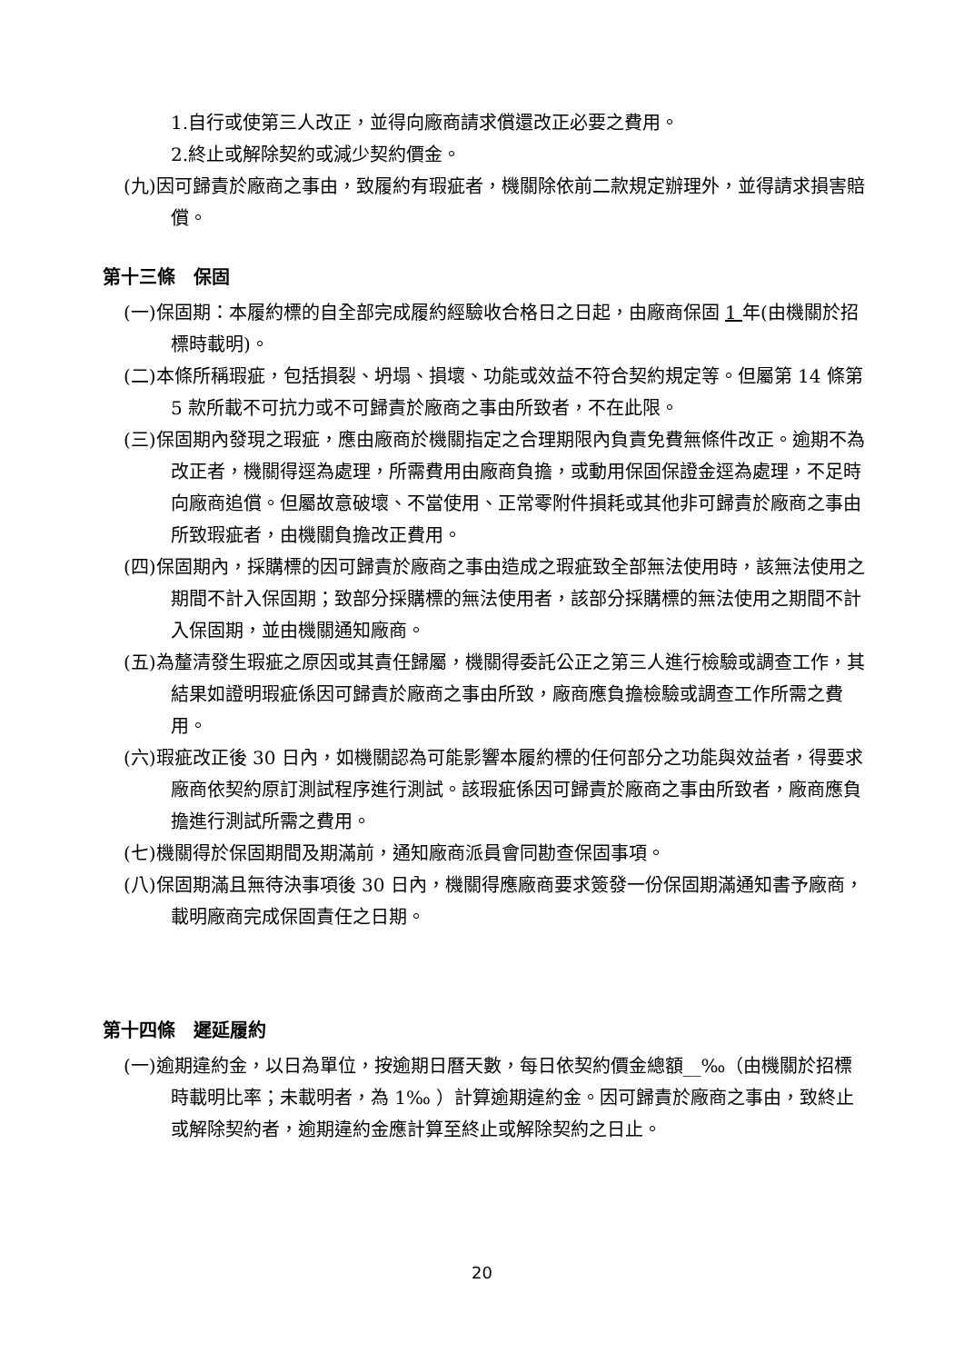1.自行或使第三人改正，並得向廠商請求償還改正必要之費用。
2.終止或解除契約或減少契約價金。
(九)因可歸責於廠商之事由，致履約有瑕疵者，機關除依前二款規定辦理外，並得請求損害賠償。
第十三條　保固
(一)保固期：本履約標的自全部完成履約經驗收合格日之日起，由廠商保固 1 年(由機關於招標時載明)。
(二)本條所稱瑕疵，包括損裂、坍塌、損壞、功能或效益不符合契約規定等。但屬第 14 條第 5 款所載不可抗力或不可歸責於廠商之事由所致者，不在此限。
(三)保固期內發現之瑕疵，應由廠商於機關指定之合理期限內負責免費無條件改正。逾期不為改正者，機關得逕為處理，所需費用由廠商負擔，或動用保固保證金逕為處理，不足時向廠商追償。但屬故意破壞、不當使用、正常零附件損耗或其他非可歸責於廠商之事由所致瑕疵者，由機關負擔改正費用。
(四)保固期內，採購標的因可歸責於廠商之事由造成之瑕疵致全部無法使用時，該無法使用之期間不計入保固期；致部分採購標的無法使用者，該部分採購標的無法使用之期間不計入保固期，並由機關通知廠商。
(五)為釐清發生瑕疵之原因或其責任歸屬，機關得委託公正之第三人進行檢驗或調查工作，其結果如證明瑕疵係因可歸責於廠商之事由所致，廠商應負擔檢驗或調查工作所需之費用。
(六)瑕疵改正後 30 日內，如機關認為可能影響本履約標的任何部分之功能與效益者，得要求廠商依契約原訂測試程序進行測試。該瑕疵係因可歸責於廠商之事由所致者，廠商應負擔進行測試所需之費用。
(七)機關得於保固期間及期滿前，通知廠商派員會同勘查保固事項。
(八)保固期滿且無待決事項後 30 日內，機關得應廠商要求簽發一份保固期滿通知書予廠商，載明廠商完成保固責任之日期。
第十四條　遲延履約
(一)逾期違約金，以日為單位，按逾期日曆天數，每日依契約價金總額__‰（由機關於招標時載明比率；未載明者，為 1‰ ）計算逾期違約金。因可歸責於廠商之事由，致終止或解除契約者，逾期違約金應計算至終止或解除契約之日止。
20